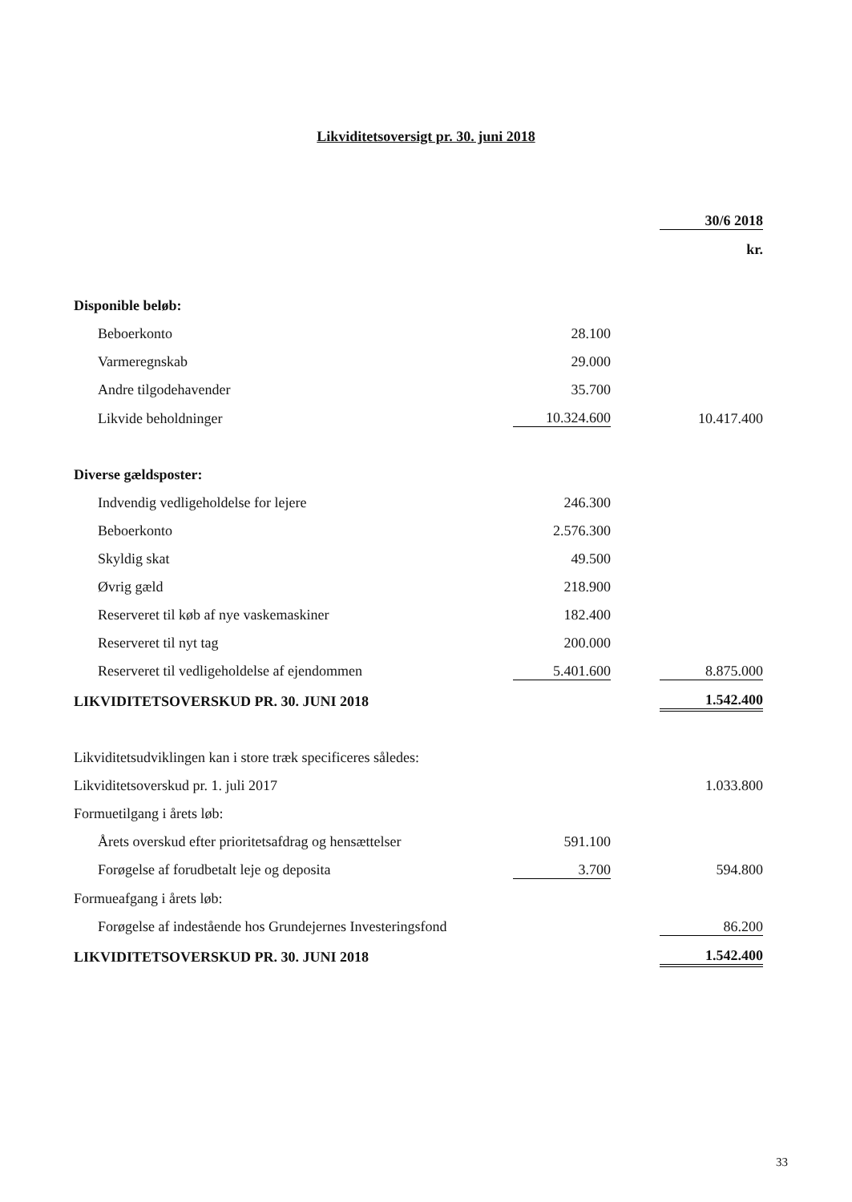Likviditetsoversigt pr. 30. juni 2018
| | | | 30/6 2018 |
| | | | kr. |
| Disponible beløb: | | | |
| Beboerkonto | 28.100 | | |
| Varmeregnskab | 29.000 | | |
| Andre tilgodehavender | 35.700 | | |
| Likvide beholdninger | 10.324.600 | | 10.417.400 |
| Diverse gældsposter: | | | |
| Indvendig vedligeholdelse for lejere | 246.300 | | |
| Beboerkonto | 2.576.300 | | |
| Skyldig skat | 49.500 | | |
| Øvrig gæld | 218.900 | | |
| Reserveret til køb af nye vaskemaskiner | 182.400 | | |
| Reserveret til nyt tag | 200.000 | | |
| Reserveret til vedligeholdelse af ejendommen | 5.401.600 | | 8.875.000 |
| LIKVIDITETSOVERSKUD PR. 30. JUNI 2018 | | | 1.542.400 |
| Likviditetsudviklingen kan i store træk specificeres således: | | | |
| Likviditetsoverskud pr. 1. juli 2017 | | | 1.033.800 |
| Formuetilgang i årets løb: | | | |
| Årets overskud efter prioritetsafdrag og hensættelser | 591.100 | | |
| Forøgelse af forudbetalt leje og deposita | 3.700 | | 594.800 |
| Formueafgang i årets løb: | | | |
| Forøgelse af indestående hos Grundejernes Investeringsfond | | | 86.200 |
| LIKVIDITETSOVERSKUD PR. 30. JUNI 2018 | | | 1.542.400 |
33